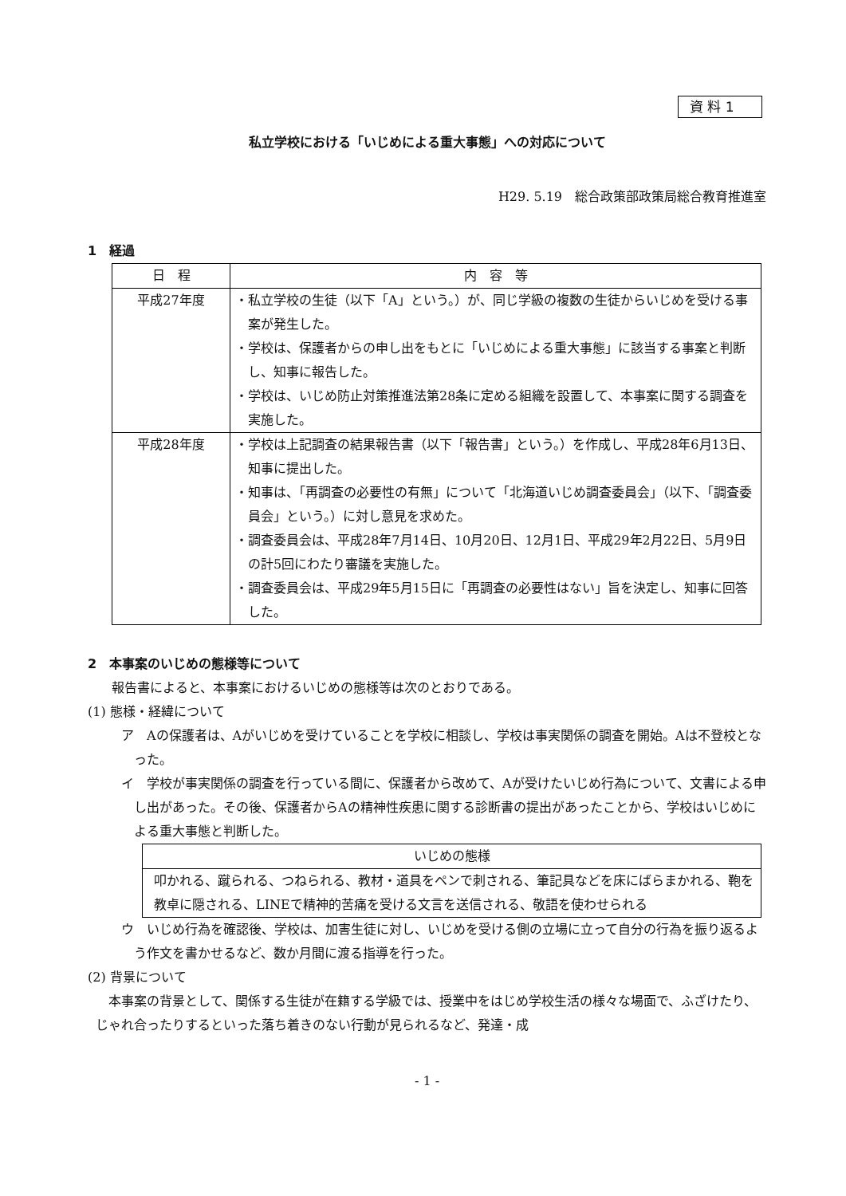資 料 1
私立学校における「いじめによる重大事態」への対応について
H29. 5.19　総合政策部政策局総合教育推進室
1　経過
| 日 程 | 内 容 等 |
| --- | --- |
| 平成27年度 | ・私立学校の生徒（以下「A」という。）が、同じ学級の複数の生徒からいじめを受ける事案が発生した。 ・学校は、保護者からの申し出をもとに「いじめによる重大事態」に該当する事案と判断し、知事に報告した。 ・学校は、いじめ防止対策推進法第28条に定める組織を設置して、本事案に関する調査を実施した。 |
| 平成28年度 | ・学校は上記調査の結果報告書（以下「報告書」という。）を作成し、平成28年6月13日、知事に提出した。 ・知事は、「再調査の必要性の有無」について「北海道いじめ調査委員会」（以下、「調査委員会」という。）に対し意見を求めた。 ・調査委員会は、平成28年7月14日、10月20日、12月1日、平成29年2月22日、5月9日の計5回にわたり審議を実施した。 ・調査委員会は、平成29年5月15日に「再調査の必要性はない」旨を決定し、知事に回答した。 |
2　本事案のいじめの態様等について
報告書によると、本事案におけるいじめの態様等は次のとおりである。
(1) 態様・経緯について
ア　Aの保護者は、Aがいじめを受けていることを学校に相談し、学校は事実関係の調査を開始。Aは不登校となった。
イ　学校が事実関係の調査を行っている間に、保護者から改めて、Aが受けたいじめ行為について、文書による申し出があった。その後、保護者からAの精神性疾患に関する診断書の提出があったことから、学校はいじめによる重大事態と判断した。
| いじめの態様 |
| --- |
| 叩かれる、蹴られる、つねられる、教材・道具をペンで刺される、筆記具などを床にばらまかれる、鞄を教卓に隠される、LINEで精神的苦痛を受ける文言を送信される、敬語を使わせられる |
ウ　いじめ行為を確認後、学校は、加害生徒に対し、いじめを受ける側の立場に立って自分の行為を振り返るよう作文を書かせるなど、数か月間に渡る指導を行った。
(2) 背景について
本事案の背景として、関係する生徒が在籍する学級では、授業中をはじめ学校生活の様々な場面で、ふざけたり、じゃれ合ったりするといった落ち着きのない行動が見られるなど、発達・成
- 1 -